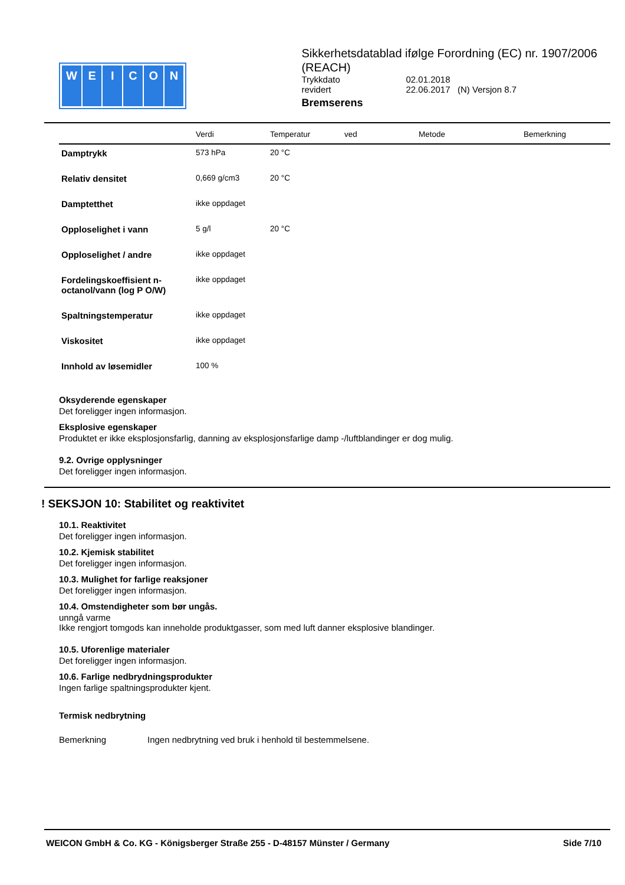WEICON
Sikkerhetsdatablad ifølge Forordning (EC) nr. 1907/2006 (REACH)
| Trykkdato | 02.01.2018 |
| revidert | 22.06.2017 (N) Versjon 8.7 |
Bremserens
| | Verdi | Temperatur | ved | Metode | Bemerkning |
| --- | --- | --- | --- | --- | --- |
| Damptrykk | 573 hPa | 20 °C | | | |
| Relativ densitet | 0,669 g/cm3 | 20 °C | | | |
| Damptetthet | ikke oppdaget | | | | |
| Opploselighet i vann | 5 g/l | 20 °C | | | |
| Opploselighet / andre | ikke oppdaget | | | | |
| Fordelingskoeffisient n-octanol/vann (log P O/W) | ikke oppdaget | | | | |
| Spaltningstemperatur | ikke oppdaget | | | | |
| Viskositet | ikke oppdaget | | | | |
| Innhold av løsemidler | 100 % | | | | |
Oksyderende egenskaper
Det foreligger ingen informasjon.
Eksplosive egenskaper
Produktet er ikke eksplosjonsfarlig, danning av eksplosjonsfarlige damp -/luftblandinger er dog mulig.
9.2. Ovrige opplysninger
Det foreligger ingen informasjon.
! SEKSJON 10: Stabilitet og reaktivitet
10.1. Reaktivitet
Det foreligger ingen informasjon.
10.2. Kjemisk stabilitet
Det foreligger ingen informasjon.
10.3. Mulighet for farlige reaksjoner
Det foreligger ingen informasjon.
10.4. Omstendigheter som bør ungås.
unngå varme
Ikke rengjort tomgods kan inneholde produktgasser, som med luft danner eksplosive blandinger.
10.5. Uforenlige materialer
Det foreligger ingen informasjon.
10.6. Farlige nedbrydningsprodukter
Ingen farlige spaltningsprodukter kjent.
Termisk nedbrytning
Bemerkning Ingen nedbrytning ved bruk i henhold til bestemmelsene.
WEICON GmbH & Co. KG - Königsberger Straße 255 - D-48157 Münster / Germany Side 7/10